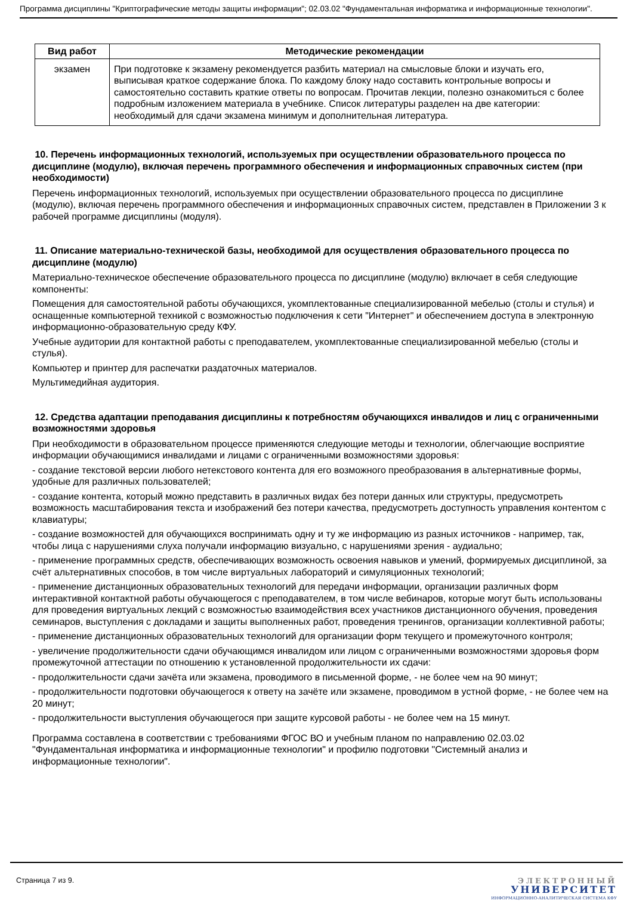Программа дисциплины "Криптографические методы защиты информации"; 02.03.02 "Фундаментальная информатика и информационные технологии".
| Вид работ | Методические рекомендации |
| --- | --- |
| экзамен | При подготовке к экзамену рекомендуется разбить материал на смысловые блоки и изучать его, выписывая краткое содержание блока. По каждому блоку надо составить контрольные вопросы и самостоятельно составить краткие ответы по вопросам. Прочитав лекции, полезно ознакомиться с более подробным изложением материала в учебнике. Список литературы разделен на две категории: необходимый для сдачи экзамена минимум и дополнительная литература. |
10. Перечень информационных технологий, используемых при осуществлении образовательного процесса по дисциплине (модулю), включая перечень программного обеспечения и информационных справочных систем (при необходимости)
Перечень информационных технологий, используемых при осуществлении образовательного процесса по дисциплине (модулю), включая перечень программного обеспечения и информационных справочных систем, представлен в Приложении 3 к рабочей программе дисциплины (модуля).
11. Описание материально-технической базы, необходимой для осуществления образовательного процесса по дисциплине (модулю)
Материально-техническое обеспечение образовательного процесса по дисциплине (модулю) включает в себя следующие компоненты:
Помещения для самостоятельной работы обучающихся, укомплектованные специализированной мебелью (столы и стулья) и оснащенные компьютерной техникой с возможностью подключения к сети "Интернет" и обеспечением доступа в электронную информационно-образовательную среду КФУ.
Учебные аудитории для контактной работы с преподавателем, укомплектованные специализированной мебелью (столы и стулья).
Компьютер и принтер для распечатки раздаточных материалов.
Мультимедийная аудитория.
12. Средства адаптации преподавания дисциплины к потребностям обучающихся инвалидов и лиц с ограниченными возможностями здоровья
При необходимости в образовательном процессе применяются следующие методы и технологии, облегчающие восприятие информации обучающимися инвалидами и лицами с ограниченными возможностями здоровья:
- создание текстовой версии любого нетекстового контента для его возможного преобразования в альтернативные формы, удобные для различных пользователей;
- создание контента, который можно представить в различных видах без потери данных или структуры, предусмотреть возможность масштабирования текста и изображений без потери качества, предусмотреть доступность управления контентом с клавиатуры;
- создание возможностей для обучающихся воспринимать одну и ту же информацию из разных источников - например, так, чтобы лица с нарушениями слуха получали информацию визуально, с нарушениями зрения - аудиально;
- применение программных средств, обеспечивающих возможность освоения навыков и умений, формируемых дисциплиной, за счёт альтернативных способов, в том числе виртуальных лабораторий и симуляционных технологий;
- применение дистанционных образовательных технологий для передачи информации, организации различных форм интерактивной контактной работы обучающегося с преподавателем, в том числе вебинаров, которые могут быть использованы для проведения виртуальных лекций с возможностью взаимодействия всех участников дистанционного обучения, проведения семинаров, выступления с докладами и защиты выполненных работ, проведения тренингов, организации коллективной работы;
- применение дистанционных образовательных технологий для организации форм текущего и промежуточного контроля;
- увеличение продолжительности сдачи обучающимся инвалидом или лицом с ограниченными возможностями здоровья форм промежуточной аттестации по отношению к установленной продолжительности их сдачи:
- продолжительности сдачи зачёта или экзамена, проводимого в письменной форме, - не более чем на 90 минут;
- продолжительности подготовки обучающегося к ответу на зачёте или экзамене, проводимом в устной форме, - не более чем на 20 минут;
- продолжительности выступления обучающегося при защите курсовой работы - не более чем на 15 минут.
Программа составлена в соответствии с требованиями ФГОС ВО и учебным планом по направлению 02.03.02 "Фундаментальная информатика и информационные технологии" и профилю подготовки "Системный анализ и информационные технологии".
Страница 7 из 9.
ЭЛЕКТРОННЫЙ
УНИВЕРСИТЕТ
ИНФОРМАЦИОННО-АНАЛИТИЧЕСКАЯ СИСТЕМА КФУ